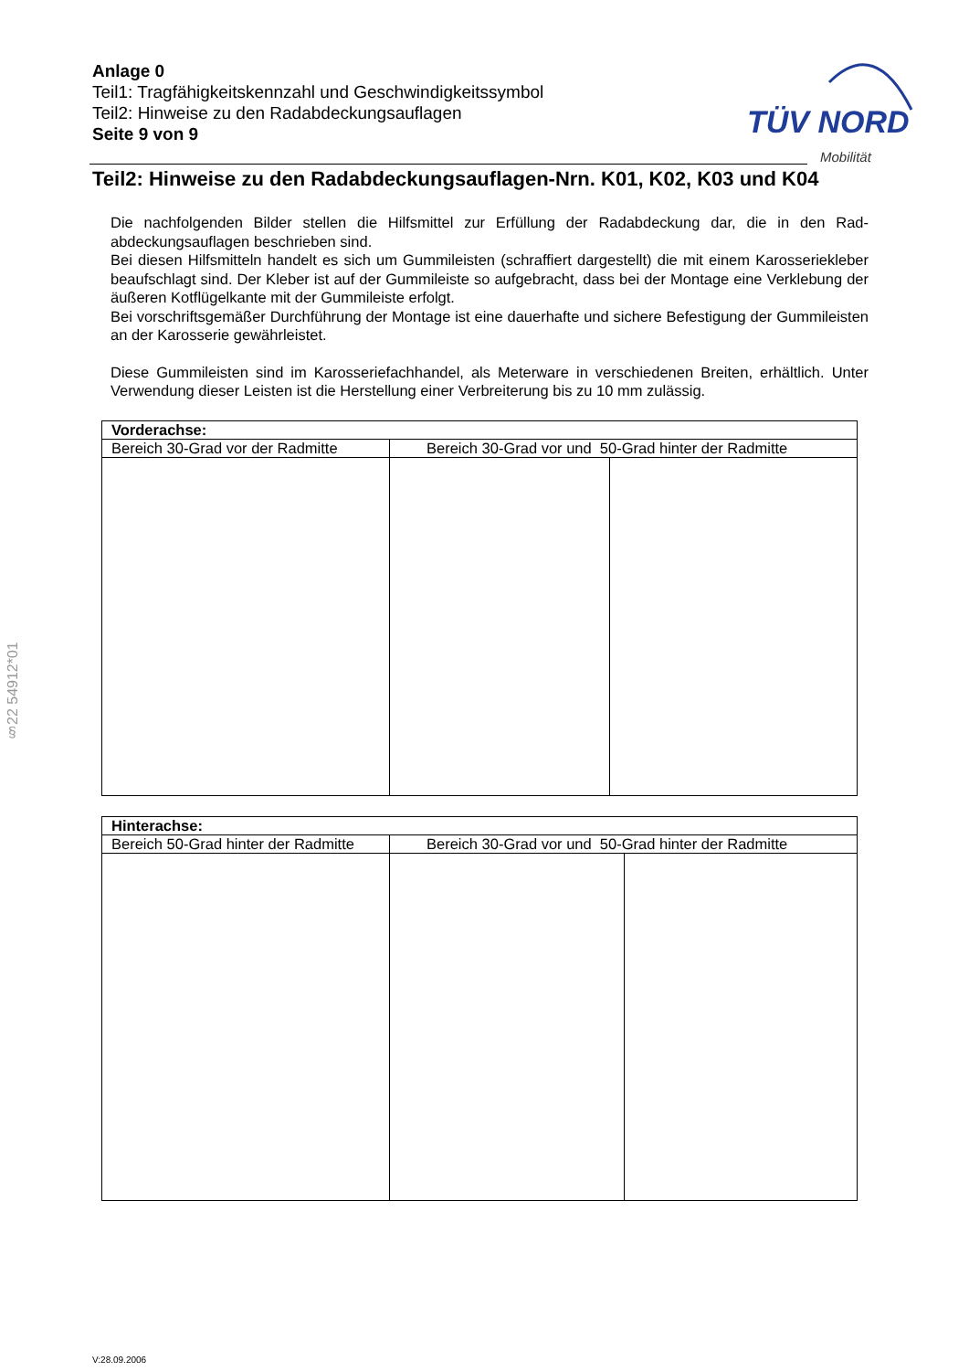Anlage 0
Teil1: Tragfähigkeitskennzahl und Geschwindigkeitssymbol
Teil2: Hinweise zu den Radabdeckungsauflagen
Seite 9 von 9
TÜV NORD
Mobilität
Teil2: Hinweise zu den Radabdeckungsauflagen-Nrn. K01, K02, K03 und K04
Die nachfolgenden Bilder stellen die Hilfsmittel zur Erfüllung der Radabdeckung dar, die in den Rad-abdeckungsauflagen beschrieben sind.
Bei diesen Hilfsmitteln handelt es sich um Gummileisten (schraffiert dargestellt) die mit einem Karosseriekleber beaufschlagt sind. Der Kleber ist auf der Gummileiste so aufgebracht, dass bei der Montage eine Verklebung der äußeren Kotflügelkante mit der Gummileiste erfolgt.
Bei vorschriftsgemäßer Durchführung der Montage ist eine dauerhafte und sichere Befestigung der Gummileisten an der Karosserie gewährleistet.
Diese Gummileisten sind im Karosseriefachhandel, als Meterware in verschiedenen Breiten, erhältlich. Unter Verwendung dieser Leisten ist die Herstellung einer Verbreiterung bis zu 10 mm zulässig.
| Vorderachse: | | |
| Bereich 30-Grad vor der Radmitte | Bereich 30-Grad vor und 50-Grad hinter der Radmitte | |
| Hinterachse: | | |
| Bereich 50-Grad hinter der Radmitte | Bereich 30-Grad vor und 50-Grad hinter der Radmitte | |
§22 54912*01
V:28.09.2006